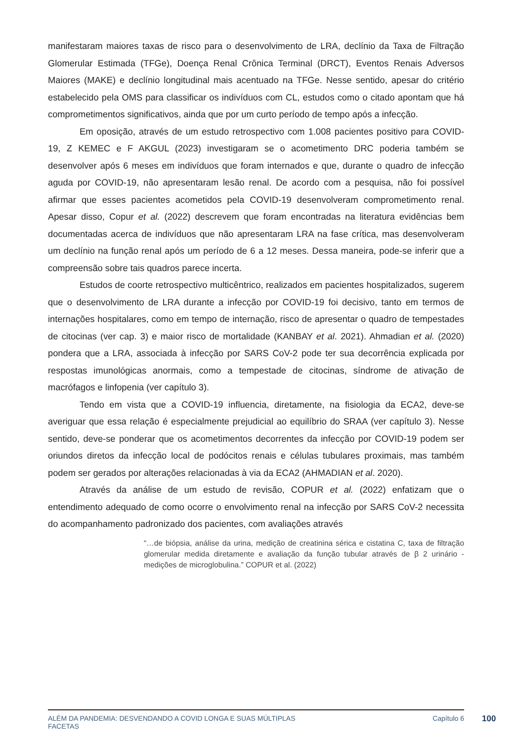manifestaram maiores taxas de risco para o desenvolvimento de LRA, declínio da Taxa de Filtração Glomerular Estimada (TFGe), Doença Renal Crônica Terminal (DRCT), Eventos Renais Adversos Maiores (MAKE) e declínio longitudinal mais acentuado na TFGe. Nesse sentido, apesar do critério estabelecido pela OMS para classificar os indivíduos com CL, estudos como o citado apontam que há comprometimentos significativos, ainda que por um curto período de tempo após a infecção.
Em oposição, através de um estudo retrospectivo com 1.008 pacientes positivo para COVID-19, Z KEMEC e F AKGUL (2023) investigaram se o acometimento DRC poderia também se desenvolver após 6 meses em indivíduos que foram internados e que, durante o quadro de infecção aguda por COVID-19, não apresentaram lesão renal. De acordo com a pesquisa, não foi possível afirmar que esses pacientes acometidos pela COVID-19 desenvolveram comprometimento renal. Apesar disso, Copur et al. (2022) descrevem que foram encontradas na literatura evidências bem documentadas acerca de indivíduos que não apresentaram LRA na fase crítica, mas desenvolveram um declínio na função renal após um período de 6 a 12 meses. Dessa maneira, pode-se inferir que a compreensão sobre tais quadros parece incerta.
Estudos de coorte retrospectivo multicêntrico, realizados em pacientes hospitalizados, sugerem que o desenvolvimento de LRA durante a infecção por COVID-19 foi decisivo, tanto em termos de internações hospitalares, como em tempo de internação, risco de apresentar o quadro de tempestades de citocinas (ver cap. 3) e maior risco de mortalidade (KANBAY et al. 2021). Ahmadian et al. (2020) pondera que a LRA, associada à infecção por SARS CoV-2 pode ter sua decorrência explicada por respostas imunológicas anormais, como a tempestade de citocinas, síndrome de ativação de macrófagos e linfopenia (ver capítulo 3).
Tendo em vista que a COVID-19 influencia, diretamente, na fisiologia da ECA2, deve-se averiguar que essa relação é especialmente prejudicial ao equilíbrio do SRAA (ver capítulo 3). Nesse sentido, deve-se ponderar que os acometimentos decorrentes da infecção por COVID-19 podem ser oriundos diretos da infecção local de podócitos renais e células tubulares proximais, mas também podem ser gerados por alterações relacionadas à via da ECA2 (AHMADIAN et al. 2020).
Através da análise de um estudo de revisão, COPUR et al. (2022) enfatizam que o entendimento adequado de como ocorre o envolvimento renal na infecção por SARS CoV-2 necessita do acompanhamento padronizado dos pacientes, com avaliações através
“…de biópsia, análise da urina, medição de creatinina sérica e cistatina C, taxa de filtração glomerular medida diretamente e avaliação da função tubular através de β 2 urinário - medições de microglobulina.” COPUR et al. (2022)
ALÉM DA PANDEMIA: DESVENDANDO A COVID LONGA E SUAS MÚLTIPLAS
FACETAS Capítulo 6
100